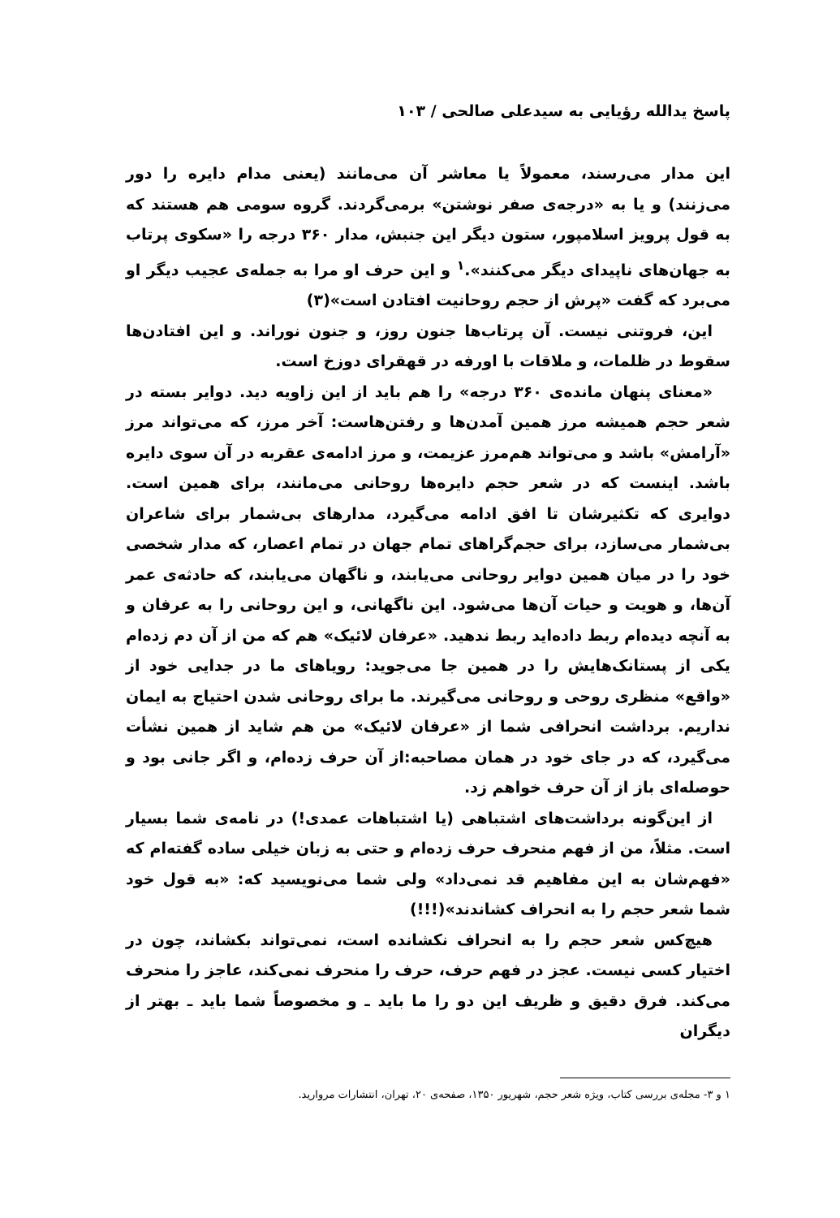پاسخ یدالله رؤیایی به سیدعلی صالحی / ۱۰۳
این مدار می‌رسند، معمولاً یا معاشر آن می‌مانند (یعنی مدام دایره را دور می‌زنند) و یا به «درجه‌ی صفر نوشتن» برمی‌گردند. گروه سومی هم هستند که به قول پرویز اسلامپور، ستون دیگر این جنبش، مدار ۳۶۰ درجه را «سکوی پرتاب به جهان‌های ناپیدای دیگر می‌کنند».<sup>۱</sup> و این حرف او مرا به جمله‌ی عجیب دیگر او می‌برد که گفت «پرش از حجم روحانیت افتادن است»(۳)
این، فروتنی نیست. آن پرتاب‌ها جنون روز، و جنون نوراند. و این افتادن‌ها سقوط در ظلمات، و ملاقات با اورفه در قهقرای دوزخ است.
«معنای پنهان مانده‌ی ۳۶۰ درجه» را هم باید از این زاویه دید. دوایر بسته در شعر حجم همیشه مرز همین آمدن‌ها و رفتن‌هاست: آخر مرز، که می‌تواند مرز «آرامش» باشد و می‌تواند هم‌مرز عزیمت، و مرز ادامه‌ی عقربه در آن سوی دایره باشد. اینست که در شعر حجم دایره‌ها روحانی می‌مانند، برای همین است. دوایری که تکثیرشان تا افق ادامه می‌گیرد، مدارهای بی‌شمار برای شاعران بی‌شمار می‌سازد، برای حجم‌گراهای تمام جهان در تمام اعصار، که مدار شخصی خود را در میان همین دوایر روحانی می‌یابند، و ناگهان می‌یابند، که حادثه‌ی عمر آن‌ها، و هویت و حیات آن‌ها می‌شود. این ناگهانی، و این روحانی را به عرفان و به آنچه دیده‌ام ربط داده‌اید ربط ندهید. «عرفان لائیک» هم که من از آن دم زده‌ام یکی از پستانک‌هایش را در همین جا می‌جوید: رویاهای ما در جدایی خود از «واقع» منظری روحی و روحانی می‌گیرند. ما برای روحانی شدن احتیاج به ایمان نداریم. برداشت انحرافی شما از «عرفان لائیک» من هم شاید از همین نشأت می‌گیرد، که در جای خود در همان مصاحبه:از آن حرف زده‌ام، و اگر جانی بود و حوصله‌ای باز از آن حرف خواهم زد.
از این‌گونه برداشت‌های اشتباهی (یا اشتباهات عمدی!) در نامه‌ی شما بسیار است. مثلاً، من از فهم منحرف حرف زده‌ام و حتی به زبان خیلی ساده گفته‌ام که «فهم‌شان به این مفاهیم قد نمی‌داد» ولی شما می‌نویسید که: «به قول خود شما شعر حجم را به انحراف کشاندند»(!!!)
هیچ‌کس شعر حجم را به انحراف نکشانده است، نمی‌تواند بکشاند، چون در اختیار کسی نیست. عجز در فهم حرف، حرف را منحرف نمی‌کند، عاجز را منحرف می‌کند. فرق دقیق و ظریف این دو را ما باید ـ و مخصوصاً شما باید ـ بهتر از دیگران
۱ و ۳- مجله‌ی بررسی کتاب، ویژه شعر حجم، شهریور ۱۳۵۰، صفحه‌ی ۲۰، تهران، انتشارات مروارید.